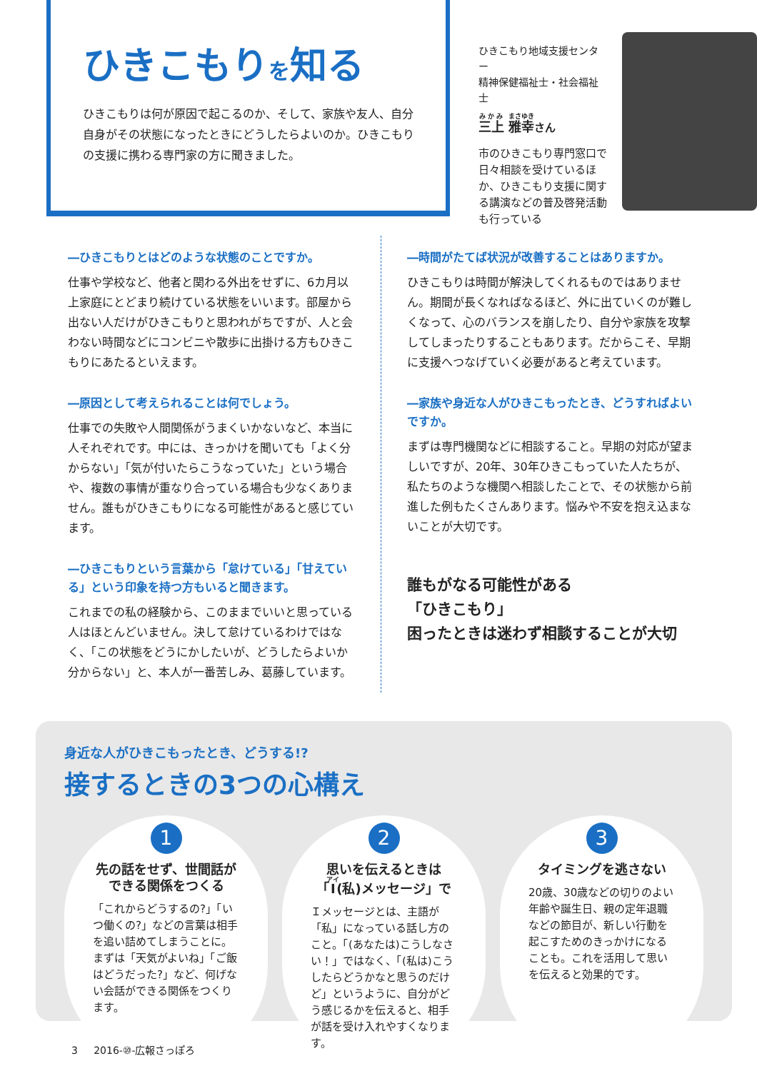ひきこもりを知る
ひきこもりは何が原因で起こるのか、そして、家族や友人、自分自身がその状態になったときにどうしたらよいのか。ひきこもりの支援に携わる専門家の方に聞きました。
ひきこもり地域支援センター
精神保健福祉士・社会福祉士
三上 雅幸さん
市のひきこもり専門窓口で日々相談を受けているほか、ひきこもり支援に関する講演などの普及啓発活動も行っている
―ひきこもりとはどのような状態のことですか。
仕事や学校など、他者と関わる外出をせずに、6カ月以上家庭にとどまり続けている状態をいいます。部屋から出ない人だけがひきこもりと思われがちですが、人と会わない時間などにコンビニや散歩に出掛ける方もひきこもりにあたるといえます。
―原因として考えられることは何でしょう。
仕事での失敗や人間関係がうまくいかないなど、本当に人それぞれです。中には、きっかけを聞いても「よく分からない」「気が付いたらこうなっていた」という場合や、複数の事情が重なり合っている場合も少なくありません。誰もがひきこもりになる可能性があると感じています。
―ひきこもりという言葉から「怠けている」「甘えている」という印象を持つ方もいると聞きます。
これまでの私の経験から、このままでいいと思っている人はほとんどいません。決して怠けているわけではなく、「この状態をどうにかしたいが、どうしたらよいか分からない」と、本人が一番苦しみ、葛藤しています。
―時間がたてば状況が改善することはありますか。
ひきこもりは時間が解決してくれるものではありません。期間が長くなればなるほど、外に出ていくのが難しくなって、心のバランスを崩したり、自分や家族を攻撃してしまったりすることもあります。だからこそ、早期に支援へつなげていく必要があると考えています。
―家族や身近な人がひきこもったとき、どうすればよいですか。
まずは専門機関などに相談すること。早期の対応が望ましいですが、20年、30年ひきこもっていた人たちが、私たちのような機関へ相談したことで、その状態から前進した例もたくさんあります。悩みや不安を抱え込まないことが大切です。
誰もがなる可能性がある
「ひきこもり」
困ったときは迷わず相談することが大切
身近な人がひきこもったとき、どうする!?
接するときの3つの心構え
1
先の話をせず、世間話ができる関係をつくる
「これからどうするの?」「いつ働くの?」などの言葉は相手を追い詰めてしまうことに。まずは「天気がよいね」「ご飯はどうだった?」など、何げない会話ができる関係をつくります。
2
思いを伝えるときは「I(私)メッセージ」で
Ｉメッセージとは、主語が「私」になっている話し方のこと。「(あなたは)こうしなさい！」ではなく、「(私は)こうしたらどうかなと思うのだけど」というように、自分がどう感じるかを伝えると、相手が話を受け入れやすくなります。
3
タイミングを逃さない
20歳、30歳などの切りのよい年齢や誕生日、親の定年退職などの節目が、新しい行動を起こすためのきっかけになることも。これを活用して思いを伝えると効果的です。
3 2016-⑩-広報さっぽろ